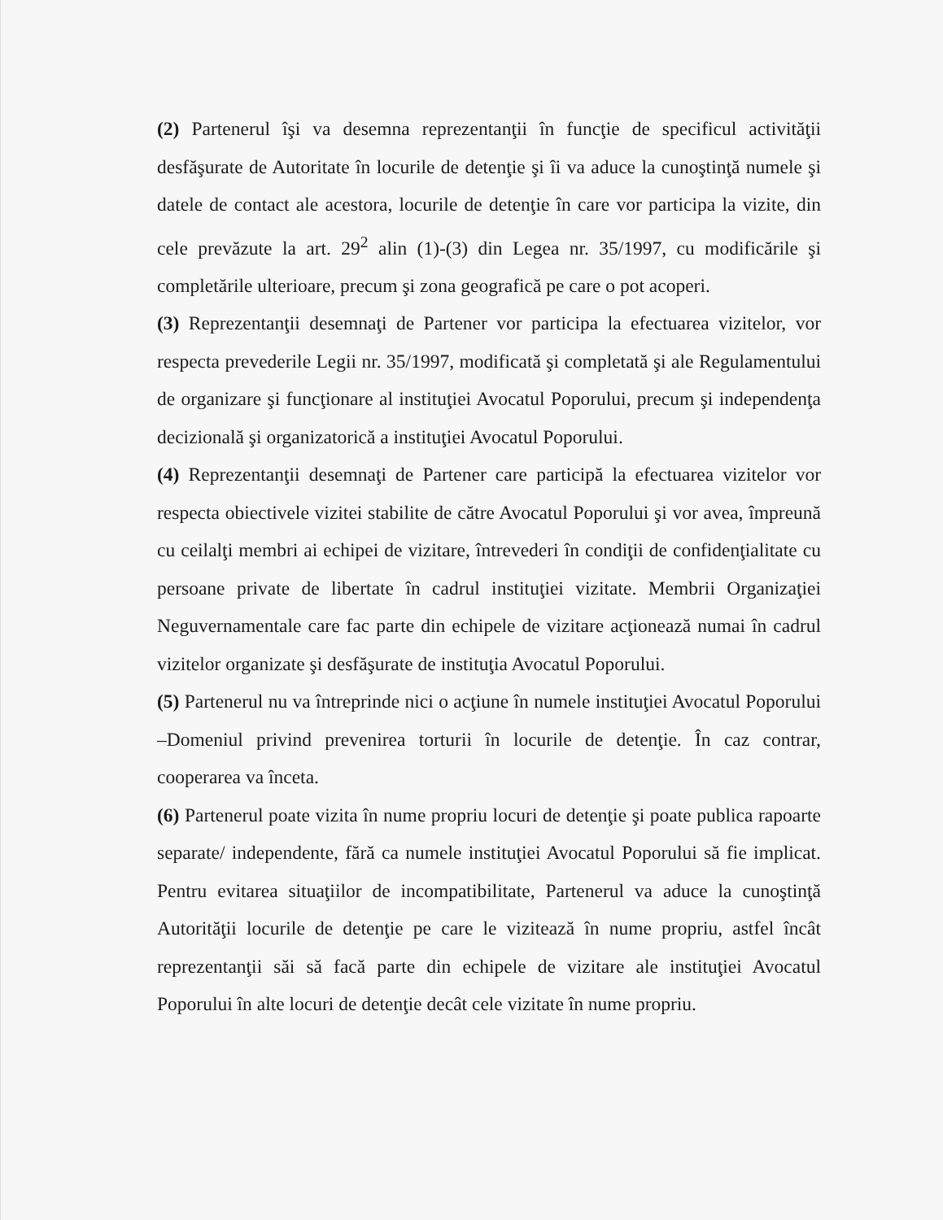(2) Partenerul îşi va desemna reprezentanţii în funcţie de specificul activităţii desfăşurate de Autoritate în locurile de detenţie şi îi va aduce la cunoştinţă numele şi datele de contact ale acestora, locurile de detenţie în care vor participa la vizite, din cele prevăzute la art. 29<sup>2</sup> alin (1)-(3) din Legea nr. 35/1997, cu modificările şi completările ulterioare, precum şi zona geografică pe care o pot acoperi.
(3) Reprezentanţii desemnaţi de Partener vor participa la efectuarea vizitelor, vor respecta prevederile Legii nr. 35/1997, modificată şi completată şi ale Regulamentului de organizare şi funcţionare al instituţiei Avocatul Poporului, precum şi independenţa decizională şi organizatorică a instituţiei Avocatul Poporului.
(4) Reprezentanţii desemnaţi de Partener care participă la efectuarea vizitelor vor respecta obiectivele vizitei stabilite de către Avocatul Poporului şi vor avea, împreună cu ceilalţi membri ai echipei de vizitare, întrevederi în condiţii de confidenţialitate cu persoane private de libertate în cadrul instituţiei vizitate. Membrii Organizaţiei Neguvernamentale care fac parte din echipele de vizitare acţionează numai în cadrul vizitelor organizate şi desfăşurate de instituţia Avocatul Poporului.
(5) Partenerul nu va întreprinde nici o acţiune în numele instituţiei Avocatul Poporului –Domeniul privind prevenirea torturii în locurile de detenţie. În caz contrar, cooperarea va înceta.
(6) Partenerul poate vizita în nume propriu locuri de detenţie şi poate publica rapoarte separate/ independente, fără ca numele instituţiei Avocatul Poporului să fie implicat. Pentru evitarea situaţiilor de incompatibilitate, Partenerul va aduce la cunoştinţă Autorităţii locurile de detenţie pe care le vizitează în nume propriu, astfel încât reprezentanţii săi să facă parte din echipele de vizitare ale instituţiei Avocatul Poporului în alte locuri de detenţie decât cele vizitate în nume propriu.